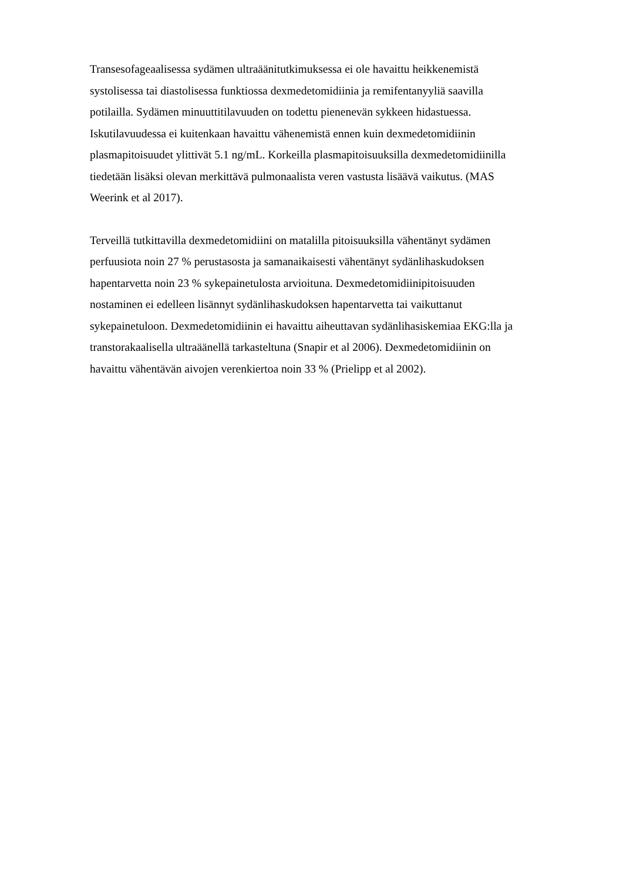Transesofageaalisessa sydämen ultraäänitutkimuksessa ei ole havaittu heikkenemistä
systolisessa tai diastolisessa funktiossa dexmedetomidiinia ja remifentanyyliä saavilla
potilailla. Sydämen minuuttitilavuuden on todettu pienenevän sykkeen hidastuessa.
Iskutilavuudessa ei kuitenkaan havaittu vähenemistä ennen kuin dexmedetomidiinin
plasmapitoisuudet ylittivät 5.1 ng/mL. Korkeilla plasmapitoisuuksilla dexmedetomidiinilla
tiedetään lisäksi olevan merkittävä pulmonaalista veren vastusta lisäävä vaikutus. (MAS
Weerink et al 2017).
Terveillä tutkittavilla dexmedetomidiini on matalilla pitoisuuksilla vähentänyt sydämen
perfuusiota noin 27 % perustasosta ja samanaikaisesti vähentänyt sydänlihaskudoksen
hapentarvetta noin 23 % sykepainetulosta arvioituna. Dexmedetomidiinipitoisuuden
nostaminen ei edelleen lisännyt sydänlihaskudoksen hapentarvetta tai vaikuttanut
sykepainetuloon. Dexmedetomidiinin ei havaittu aiheuttavan sydänlihasiskemiaa EKG:lla ja
transtorakaalisella ultraäänellä tarkasteltuna (Snapir et al 2006). Dexmedetomidiinin on
havaittu vähentävän aivojen verenkiertoa noin 33 % (Prielipp et al 2002).